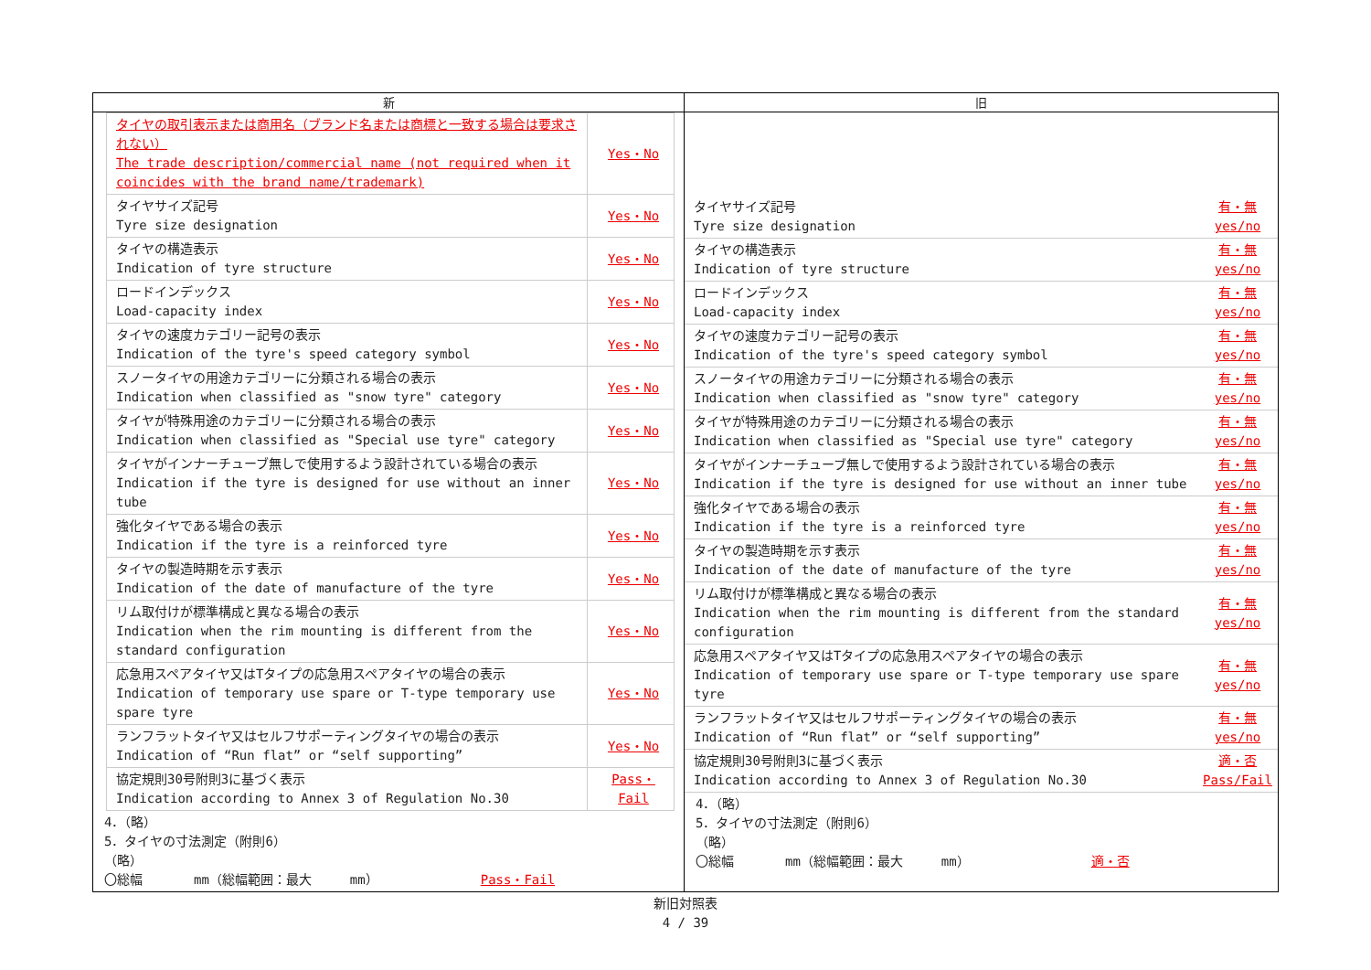| 新 | 旧 |
| --- | --- |
| / タイヤの取引表示または商用名（ブランド名または商標と一致する場合は要求されない） The trade description/commercial name (not required when it coincides with the brand name/trademark) / Yes・No / / タイヤサイズ記号 Tyre size designation / Yes・No / / タイヤの構造表示 Indication of tyre structure / Yes・No / / ロードインデックス Load-capacity index / Yes・No / / タイヤの速度カテゴリー記号の表示 Indication of the tyre's speed category symbol / Yes・No / / スノータイヤの用途カテゴリーに分類される場合の表示 Indication when classified as "snow tyre" category / Yes・No / / タイヤが特殊用途のカテゴリーに分類される場合の表示 Indication when classified as "Special use tyre" category / Yes・No / / タイヤがインナーチューブ無しで使用するよう設計されている場合の表示 Indication if the tyre is designed for use without an inner tube / Yes・No / / 強化タイヤである場合の表示 Indication if the tyre is a reinforced tyre / Yes・No / / タイヤの製造時期を示す表示 Indication of the date of manufacture of the tyre / Yes・No / / リム取付けが標準構成と異なる場合の表示 Indication when the rim mounting is different from the standard configuration / Yes・No / / 応急用スペアタイヤ又はTタイプの応急用スペアタイヤの場合の表示 Indication of temporary use spare or T-type temporary use spare tyre / Yes・No / / ランフラットタイヤ又はセルフサポーティングタイヤの場合の表示 Indication of “Run flat” or “self supporting” / Yes・No / / 協定規則30号附則3に基づく表示 Indication according to Annex 3 of Regulation No.30 / Pass・Fail / 4．（略） 5．タイヤの寸法測定（附則6） （略） 〇総幅 mm（総幅範囲：最大 mm） Pass・Fail | / タイヤサイズ記号 Tyre size designation / 有・無 yes/no / / タイヤの構造表示 Indication of tyre structure / 有・無 yes/no / / ロードインデックス Load-capacity index / 有・無 yes/no / / タイヤの速度カテゴリー記号の表示 Indication of the tyre's speed category symbol / 有・無 yes/no / / スノータイヤの用途カテゴリーに分類される場合の表示 Indication when classified as "snow tyre" category / 有・無 yes/no / / タイヤが特殊用途のカテゴリーに分類される場合の表示 Indication when classified as "Special use tyre" category / 有・無 yes/no / / タイヤがインナーチューブ無しで使用するよう設計されている場合の表示 Indication if the tyre is designed for use without an inner tube / 有・無 yes/no / / 強化タイヤである場合の表示 Indication if the tyre is a reinforced tyre / 有・無 yes/no / / タイヤの製造時期を示す表示 Indication of the date of manufacture of the tyre / 有・無 yes/no / / リム取付けが標準構成と異なる場合の表示 Indication when the rim mounting is different from the standard configuration / 有・無 yes/no / / 応急用スペアタイヤ又はTタイプの応急用スペアタイヤの場合の表示 Indication of temporary use spare or T-type temporary use spare tyre / 有・無 yes/no / / ランフラットタイヤ又はセルフサポーティングタイヤの場合の表示 Indication of “Run flat” or “self supporting” / 有・無 yes/no / / 協定規則30号附則3に基づく表示 Indication according to Annex 3 of Regulation No.30 / 適・否 Pass/Fail / 4．（略） 5．タイヤの寸法測定（附則6） （略） 〇総幅 mm（総幅範囲：最大 mm） 適・否 |
新旧対照表
4 / 39